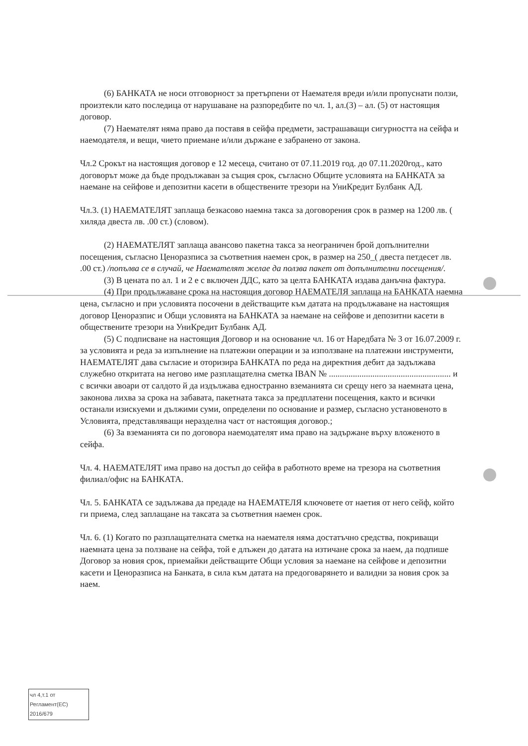(6) БАНКАТА не носи отговорност за претърпени от Наемателя вреди и/или пропуснати ползи, произтекли като последица от нарушаване на разпоредбите по чл. 1, ал.(3) – ал. (5) от настоящия договор.
(7) Наемателят няма право да поставя в сейфа предмети, застрашаващи сигурността на сейфа и наемодателя, и вещи, чието приемане и/или държане е забранено от закона.
Чл.2 Срокът на настоящия договор е 12 месеца, считано от 07.11.2019 год. до 07.11.2020год., като договорът може да бъде продължаван за същия срок, съгласно Общите условията на БАНКАТА за наемане на сейфове и депозитни касети в обществените трезори на УниКредит Булбанк АД.
Чл.3. (1) НАЕМАТЕЛЯТ заплаща безкасово наемна такса за договорения срок в размер на 1200 лв. ( хиляда двеста лв. .00 ст.) (словом).
(2) НАЕМАТЕЛЯТ заплаща авансово пакетна такса за неограничен брой допълнителни посещения, съгласно Ценоразписа за съответния наемен срок, в размер на 250_( двеста петдесет лв. .00 ст.) /попълва се в случай, че Наемателят желае да ползва пакет от допълнителни посещения/.
(3) В цената по ал. 1 и 2 е с включен ДДС, като за целта БАНКАТА издава данъчна фактура.
(4) При продължаване срока на настоящия договор НАЕМАТЕЛЯ заплаща на БАНКАТА наемна цена, съгласно и при условията посочени в действащите към датата на продължаване на настоящия договор Ценоразпис и Общи условията на БАНКАТА за наемане на сейфове и депозитни касети в обществените трезори на УниКредит Булбанк АД.
(5) С подписване на настоящия Договор и на основание чл. 16 от Наредбата № 3 от 16.07.2009 г. за условията и реда за изпълнение на платежни операции и за използване на платежни инструменти, НАЕМАТЕЛЯТ дава съгласие и оторизира БАНКАТА по реда на директния дебит да задължава служебно откритата на негово име разплащателна сметка IBAN № ........................................................ и с всички авоари от салдото й да издължава едностранно вземанията си срещу него за наемната цена, законова лихва за срока на забавата, пакетната такса за предплатени посещения, както и всички останали изискуеми и дължими суми, определени по основание и размер, съгласно установеното в Условията, представляващи неразделна част от настоящия договор.;
(6) За вземанията си по договора наемодателят има право на задържане върху вложеното в сейфа.
Чл. 4. НАЕМАТЕЛЯТ има право на достъп до сейфа в работното време на трезора на съответния филиал/офис на БАНКАТА.
Чл. 5. БАНКАТА се задължава да предаде на НАЕМАТЕЛЯ ключовете от наетия от него сейф, който ги приема, след заплащане на таксата за съответния наемен срок.
Чл. 6. (1) Когато по разплащателната сметка на наемателя няма достатъчно средства, покриващи наемната цена за ползване на сейфа, той е длъжен до датата на изтичане срока за наем, да подпише Договор за новия срок, приемайки действащите Общи условия за наемане на сейфове и депозитни касети и Ценоразписа на Банката, в сила към датата на предоговарянето и валидни за новия срок за наем.
чл 4,т.1 от
Регламент(ЕС)
2016/679